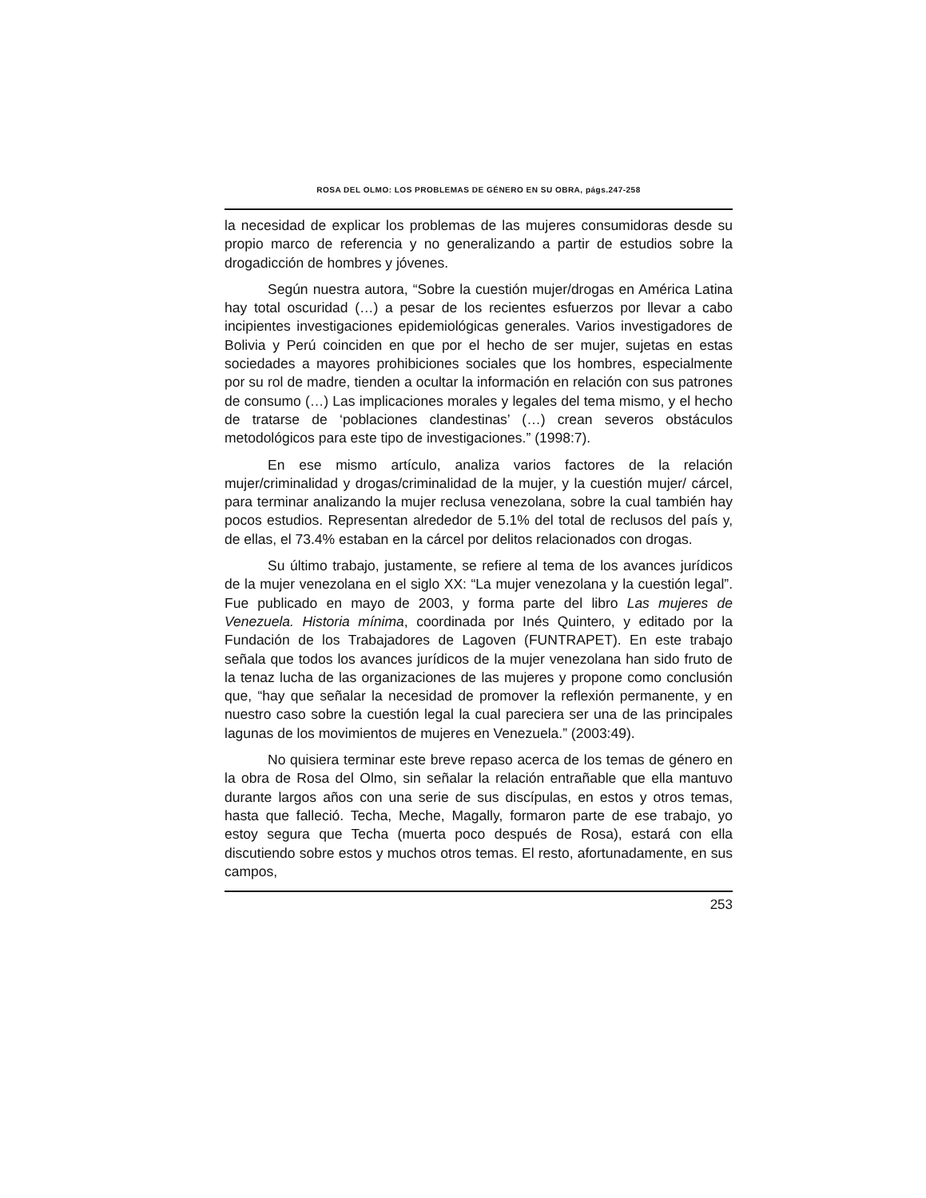ROSA DEL OLMO: LOS PROBLEMAS DE GÉNERO EN SU OBRA, págs.247-258
la necesidad de explicar los problemas de las mujeres consumidoras desde su propio marco de referencia y no generalizando a partir de estudios sobre la drogadicción de hombres y jóvenes.
Según nuestra autora, “Sobre la cuestión mujer/drogas en América Latina hay total oscuridad (…) a pesar de los recientes esfuerzos por llevar a cabo incipientes investigaciones epidemiológicas generales. Varios investigadores de Bolivia y Perú coinciden en que por el hecho de ser mujer, sujetas en estas sociedades a mayores prohibiciones sociales que los hombres, especialmente por su rol de madre, tienden a ocultar la información en relación con sus patrones de consumo (…) Las implicaciones morales y legales del tema mismo, y el hecho de tratarse de ‘poblaciones clandestinas’ (…) crean severos obstáculos metodológicos para este tipo de investigaciones.” (1998:7).
En ese mismo artículo, analiza varios factores de la relación mujer/criminalidad y drogas/criminalidad de la mujer, y la cuestión mujer/ cárcel, para terminar analizando la mujer reclusa venezolana, sobre la cual también hay pocos estudios. Representan alrededor de 5.1% del total de reclusos del país y, de ellas, el 73.4% estaban en la cárcel por delitos relacionados con drogas.
Su último trabajo, justamente, se refiere al tema de los avances jurídicos de la mujer venezolana en el siglo XX: “La mujer venezolana y la cuestión legal”. Fue publicado en mayo de 2003, y forma parte del libro Las mujeres de Venezuela. Historia mínima, coordinada por Inés Quintero, y editado por la Fundación de los Trabajadores de Lagoven (FUNTRAPET). En este trabajo señala que todos los avances jurídicos de la mujer venezolana han sido fruto de la tenaz lucha de las organizaciones de las mujeres y propone como conclusión que, “hay que señalar la necesidad de promover la reflexión permanente, y en nuestro caso sobre la cuestión legal la cual pareciera ser una de las principales lagunas de los movimientos de mujeres en Venezuela.” (2003:49).
No quisiera terminar este breve repaso acerca de los temas de género en la obra de Rosa del Olmo, sin señalar la relación entrañable que ella mantuvo durante largos años con una serie de sus discípulas, en estos y otros temas, hasta que falleció. Techa, Meche, Magally, formaron parte de ese trabajo, yo estoy segura que Techa (muerta poco después de Rosa), estará con ella discutiendo sobre estos y muchos otros temas. El resto, afortunadamente, en sus campos,
253